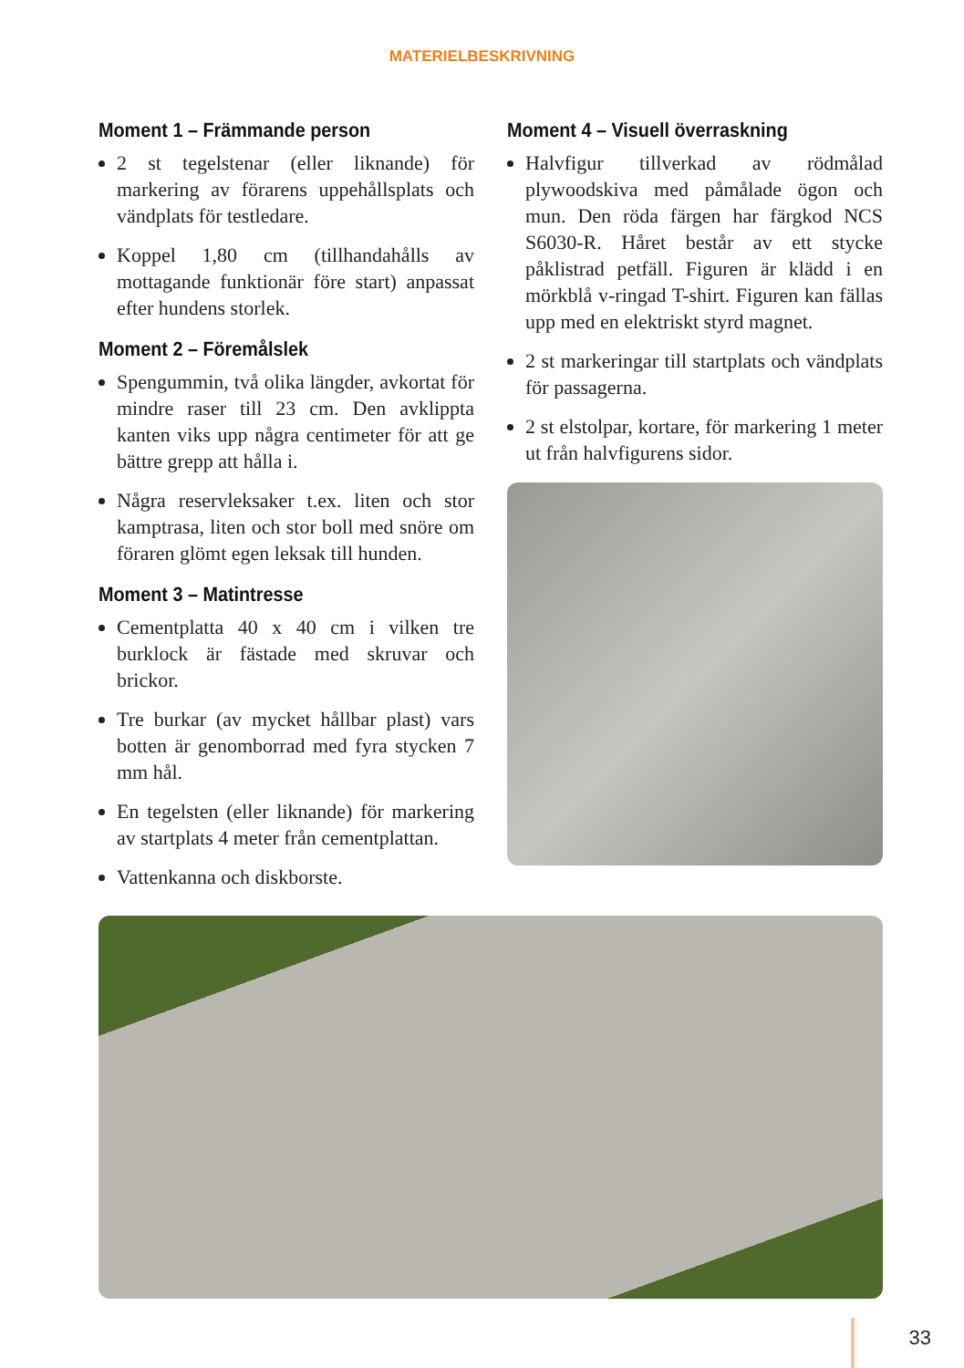MATERIELBESKRIVNING
Moment 1 – Främmande person
2 st tegelstenar (eller liknande) för markering av förarens uppehållsplats och vändplats för testledare.
Koppel 1,80 cm (tillhandahålls av mottagande funktionär före start) anpassat efter hundens storlek.
Moment 2 – Föremålslek
Spengummin, två olika längder, avkortat för mindre raser till 23 cm. Den avklippta kanten viks upp några centimeter för att ge bättre grepp att hålla i.
Några reservleksaker t.ex. liten och stor kamptrasa, liten och stor boll med snöre om föraren glömt egen leksak till hunden.
Moment 3 – Matintresse
Cementplatta 40 x 40 cm i vilken tre burklock är fästade med skruvar och brickor.
Tre burkar (av mycket hållbar plast) vars botten är genomborrad med fyra stycken 7 mm hål.
En tegelsten (eller liknande) för markering av startplats 4 meter från cementplattan.
Vattenkanna och diskborste.
Moment 4 – Visuell överraskning
Halvfigur tillverkad av rödmålad plywoodskiva med påmålade ögon och mun. Den röda färgen har färgkod NCS S6030-R. Håret består av ett stycke påklistrad petfäll. Figuren är klädd i en mörkblå v-ringad T-shirt. Figuren kan fällas upp med en elektriskt styrd magnet.
2 st markeringar till startplats och vändplats för passagerna.
2 st elstolpar, kortare, för markering 1 meter ut från halvfigurens sidor.
33